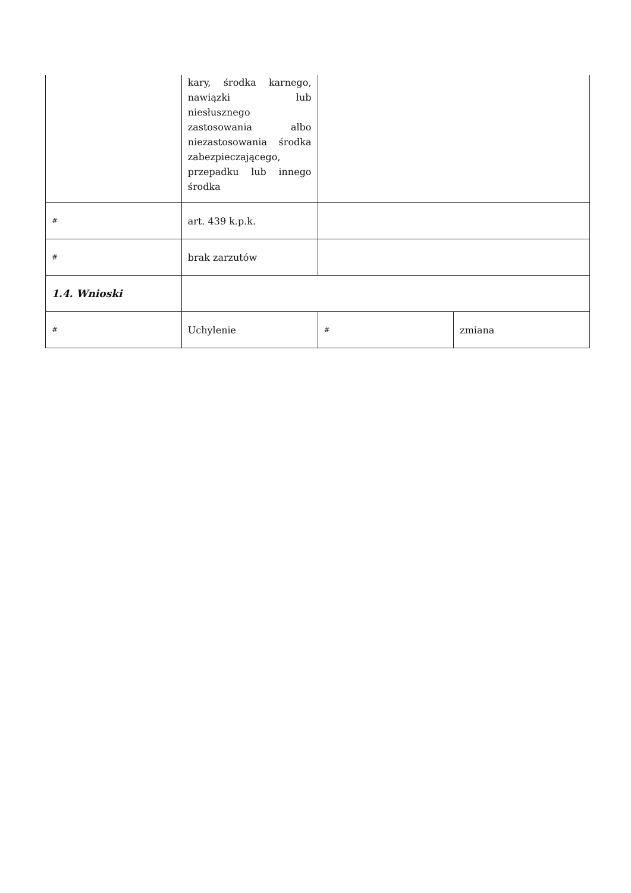| | kary, środka karnego, nawiązki lub niesłusznego zastosowania albo niezastosowania środka zabezpieczającego, przepadku lub innego środka | | |
| # | art. 439 k.p.k. | | |
| # | brak zarzutów | | |
| 1.4. Wnioski | | | |
| # | Uchylenie | # | zmiana |